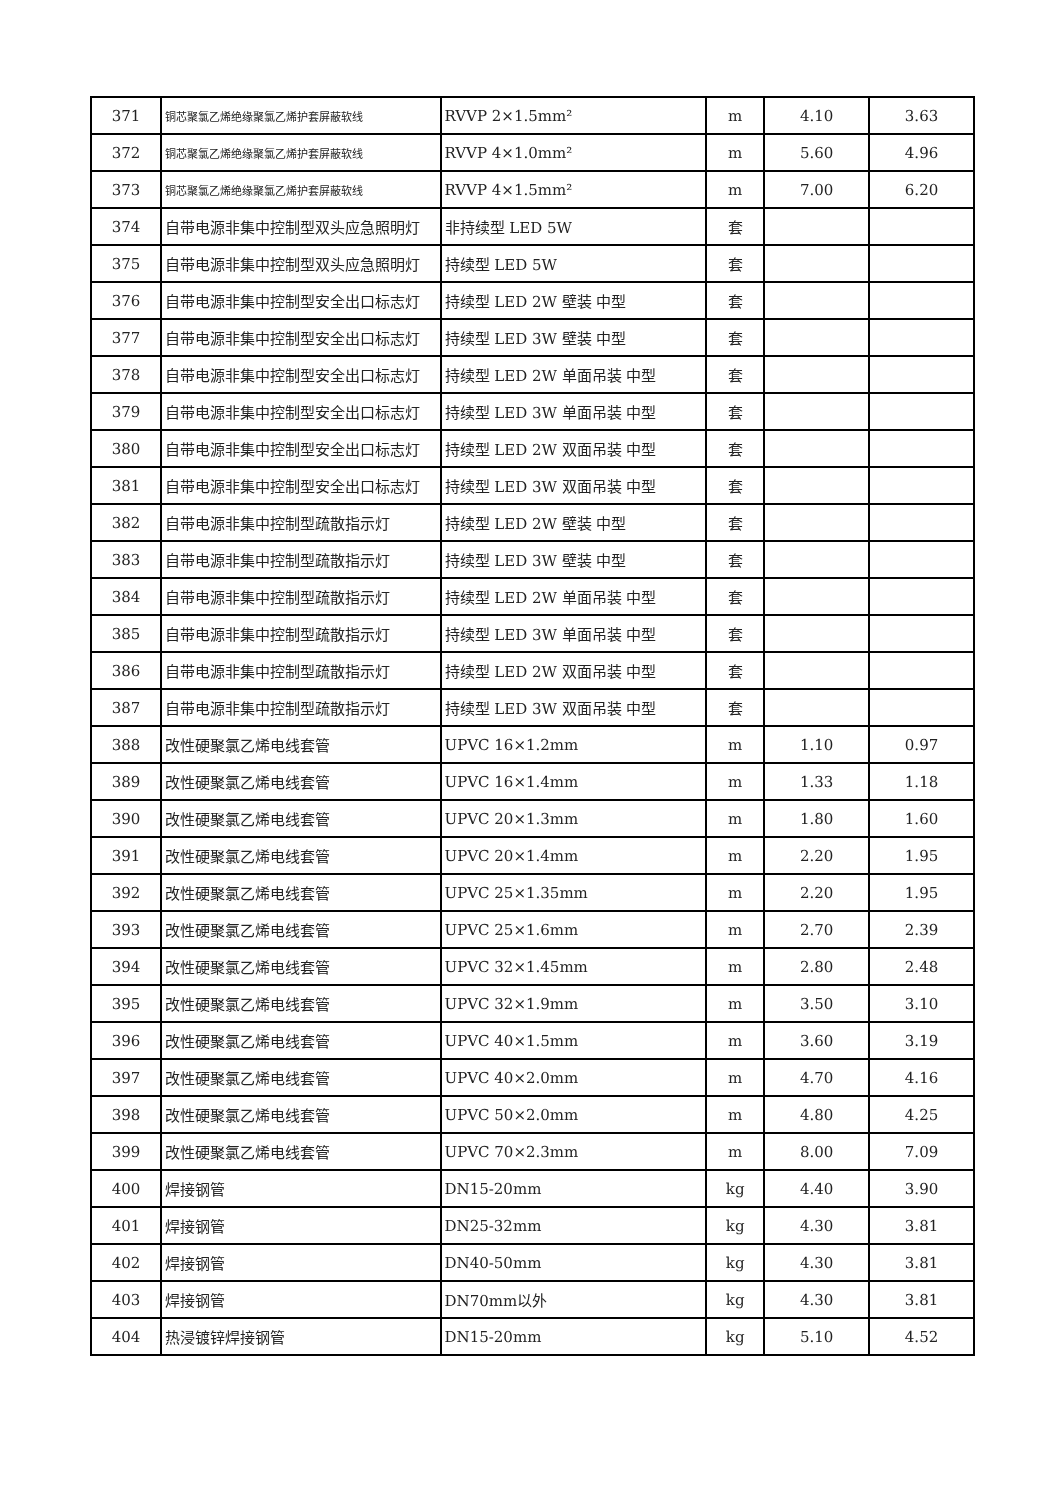| 371 | 铜芯聚氯乙烯绝缘聚氯乙烯护套屏蔽软线 | RVVP 2×1.5mm² | m | 4.10 | 3.63 |
| 372 | 铜芯聚氯乙烯绝缘聚氯乙烯护套屏蔽软线 | RVVP 4×1.0mm² | m | 5.60 | 4.96 |
| 373 | 铜芯聚氯乙烯绝缘聚氯乙烯护套屏蔽软线 | RVVP 4×1.5mm² | m | 7.00 | 6.20 |
| 374 | 自带电源非集中控制型双头应急照明灯 | 非持续型 LED 5W | 套 | | |
| 375 | 自带电源非集中控制型双头应急照明灯 | 持续型 LED 5W | 套 | | |
| 376 | 自带电源非集中控制型安全出口标志灯 | 持续型 LED 2W 壁装 中型 | 套 | | |
| 377 | 自带电源非集中控制型安全出口标志灯 | 持续型 LED 3W 壁装 中型 | 套 | | |
| 378 | 自带电源非集中控制型安全出口标志灯 | 持续型 LED 2W 单面吊装 中型 | 套 | | |
| 379 | 自带电源非集中控制型安全出口标志灯 | 持续型 LED 3W 单面吊装 中型 | 套 | | |
| 380 | 自带电源非集中控制型安全出口标志灯 | 持续型 LED 2W 双面吊装 中型 | 套 | | |
| 381 | 自带电源非集中控制型安全出口标志灯 | 持续型 LED 3W 双面吊装 中型 | 套 | | |
| 382 | 自带电源非集中控制型疏散指示灯 | 持续型 LED 2W 壁装 中型 | 套 | | |
| 383 | 自带电源非集中控制型疏散指示灯 | 持续型 LED 3W 壁装 中型 | 套 | | |
| 384 | 自带电源非集中控制型疏散指示灯 | 持续型 LED 2W 单面吊装 中型 | 套 | | |
| 385 | 自带电源非集中控制型疏散指示灯 | 持续型 LED 3W 单面吊装 中型 | 套 | | |
| 386 | 自带电源非集中控制型疏散指示灯 | 持续型 LED 2W 双面吊装 中型 | 套 | | |
| 387 | 自带电源非集中控制型疏散指示灯 | 持续型 LED 3W 双面吊装 中型 | 套 | | |
| 388 | 改性硬聚氯乙烯电线套管 | UPVC 16×1.2mm | m | 1.10 | 0.97 |
| 389 | 改性硬聚氯乙烯电线套管 | UPVC 16×1.4mm | m | 1.33 | 1.18 |
| 390 | 改性硬聚氯乙烯电线套管 | UPVC 20×1.3mm | m | 1.80 | 1.60 |
| 391 | 改性硬聚氯乙烯电线套管 | UPVC 20×1.4mm | m | 2.20 | 1.95 |
| 392 | 改性硬聚氯乙烯电线套管 | UPVC 25×1.35mm | m | 2.20 | 1.95 |
| 393 | 改性硬聚氯乙烯电线套管 | UPVC 25×1.6mm | m | 2.70 | 2.39 |
| 394 | 改性硬聚氯乙烯电线套管 | UPVC 32×1.45mm | m | 2.80 | 2.48 |
| 395 | 改性硬聚氯乙烯电线套管 | UPVC 32×1.9mm | m | 3.50 | 3.10 |
| 396 | 改性硬聚氯乙烯电线套管 | UPVC 40×1.5mm | m | 3.60 | 3.19 |
| 397 | 改性硬聚氯乙烯电线套管 | UPVC 40×2.0mm | m | 4.70 | 4.16 |
| 398 | 改性硬聚氯乙烯电线套管 | UPVC 50×2.0mm | m | 4.80 | 4.25 |
| 399 | 改性硬聚氯乙烯电线套管 | UPVC 70×2.3mm | m | 8.00 | 7.09 |
| 400 | 焊接钢管 | DN15-20mm | kg | 4.40 | 3.90 |
| 401 | 焊接钢管 | DN25-32mm | kg | 4.30 | 3.81 |
| 402 | 焊接钢管 | DN40-50mm | kg | 4.30 | 3.81 |
| 403 | 焊接钢管 | DN70mm以外 | kg | 4.30 | 3.81 |
| 404 | 热浸镀锌焊接钢管 | DN15-20mm | kg | 5.10 | 4.52 |